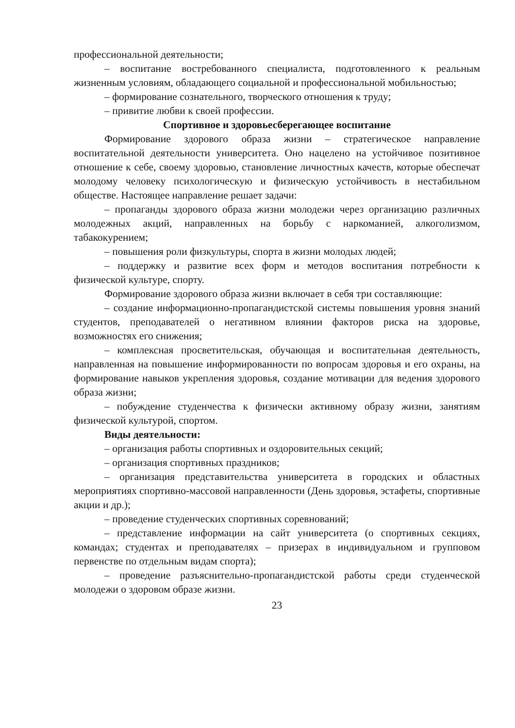профессиональной деятельности;
– воспитание востребованного специалиста, подготовленного к реальным жизненным условиям, обладающего социальной и профессиональной мобильностью;
– формирование сознательного, творческого отношения к труду;
– привитие любви к своей профессии.
Спортивное и здоровьесберегающее воспитание
Формирование здорового образа жизни – стратегическое направление воспитательной деятельности университета. Оно нацелено на устойчивое позитивное отношение к себе, своему здоровью, становление личностных качеств, которые обеспечат молодому человеку психологическую и физическую устойчивость в нестабильном обществе. Настоящее направление решает задачи:
– пропаганды здорового образа жизни молодежи через организацию различных молодежных акций, направленных на борьбу с наркоманией, алкоголизмом, табакокурением;
– повышения роли физкультуры, спорта в жизни молодых людей;
– поддержку и развитие всех форм и методов воспитания потребности к физической культуре, спорту.
Формирование здорового образа жизни включает в себя три составляющие:
– создание информационно-пропагандистской системы повышения уровня знаний студентов, преподавателей о негативном влиянии факторов риска на здоровье, возможностях его снижения;
– комплексная просветительская, обучающая и воспитательная деятельность, направленная на повышение информированности по вопросам здоровья и его охраны, на формирование навыков укрепления здоровья, создание мотивации для ведения здорового образа жизни;
– побуждение студенчества к физически активному образу жизни, занятиям физической культурой, спортом.
Виды деятельности:
– организация работы спортивных и оздоровительных секций;
– организация спортивных праздников;
– организация представительства университета в городских и областных мероприятиях спортивно-массовой направленности (День здоровья, эстафеты, спортивные акции и др.);
– проведение студенческих спортивных соревнований;
– представление информации на сайт университета (о спортивных секциях, командах; студентах и преподавателях – призерах в индивидуальном и групповом первенстве по отдельным видам спорта);
– проведение разъяснительно-пропагандистской работы среди студенческой молодежи о здоровом образе жизни.
23